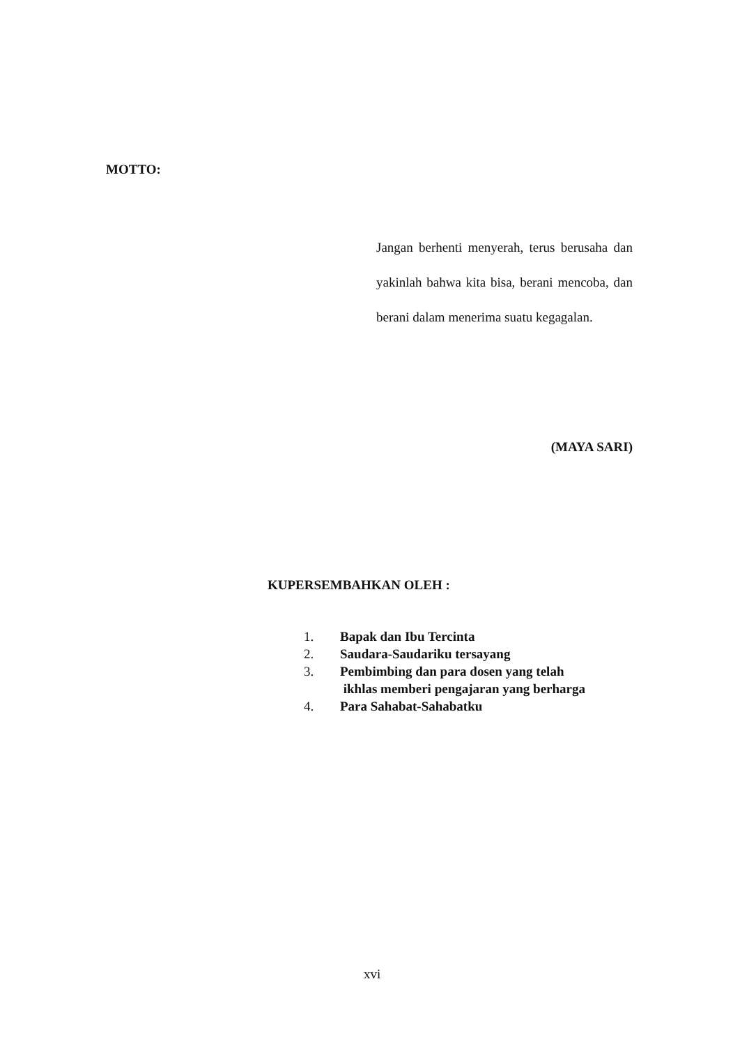MOTTO:
Jangan berhenti menyerah, terus berusaha dan yakinlah bahwa kita bisa, berani mencoba, dan berani dalam menerima suatu kegagalan.
(MAYA SARI)
KUPERSEMBAHKAN OLEH :
1. Bapak dan Ibu Tercinta
2. Saudara-Saudariku tersayang
3. Pembimbing dan para dosen yang telah
ikhlas memberi pengajaran yang berharga
4. Para Sahabat-Sahabatku
xvi